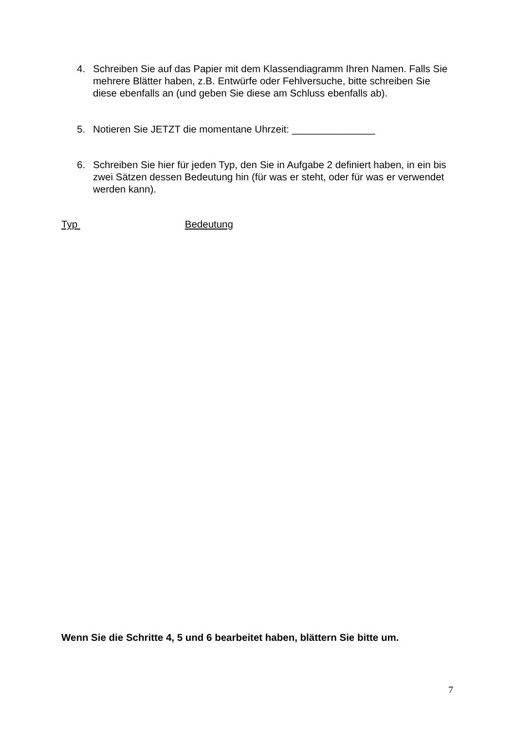4. Schreiben Sie auf das Papier mit dem Klassendiagramm Ihren Namen. Falls Sie mehrere Blätter haben, z.B. Entwürfe oder Fehlversuche, bitte schreiben Sie diese ebenfalls an (und geben Sie diese am Schluss ebenfalls ab).
5. Notieren Sie JETZT die momentane Uhrzeit: _______________
6. Schreiben Sie hier für jeden Typ, den Sie in Aufgabe 2 definiert haben, in ein bis zwei Sätzen dessen Bedeutung hin (für was er steht, oder für was er verwendet werden kann).
Typ Bedeutung
Wenn Sie die Schritte 4, 5 und 6 bearbeitet haben, blättern Sie bitte um.
7